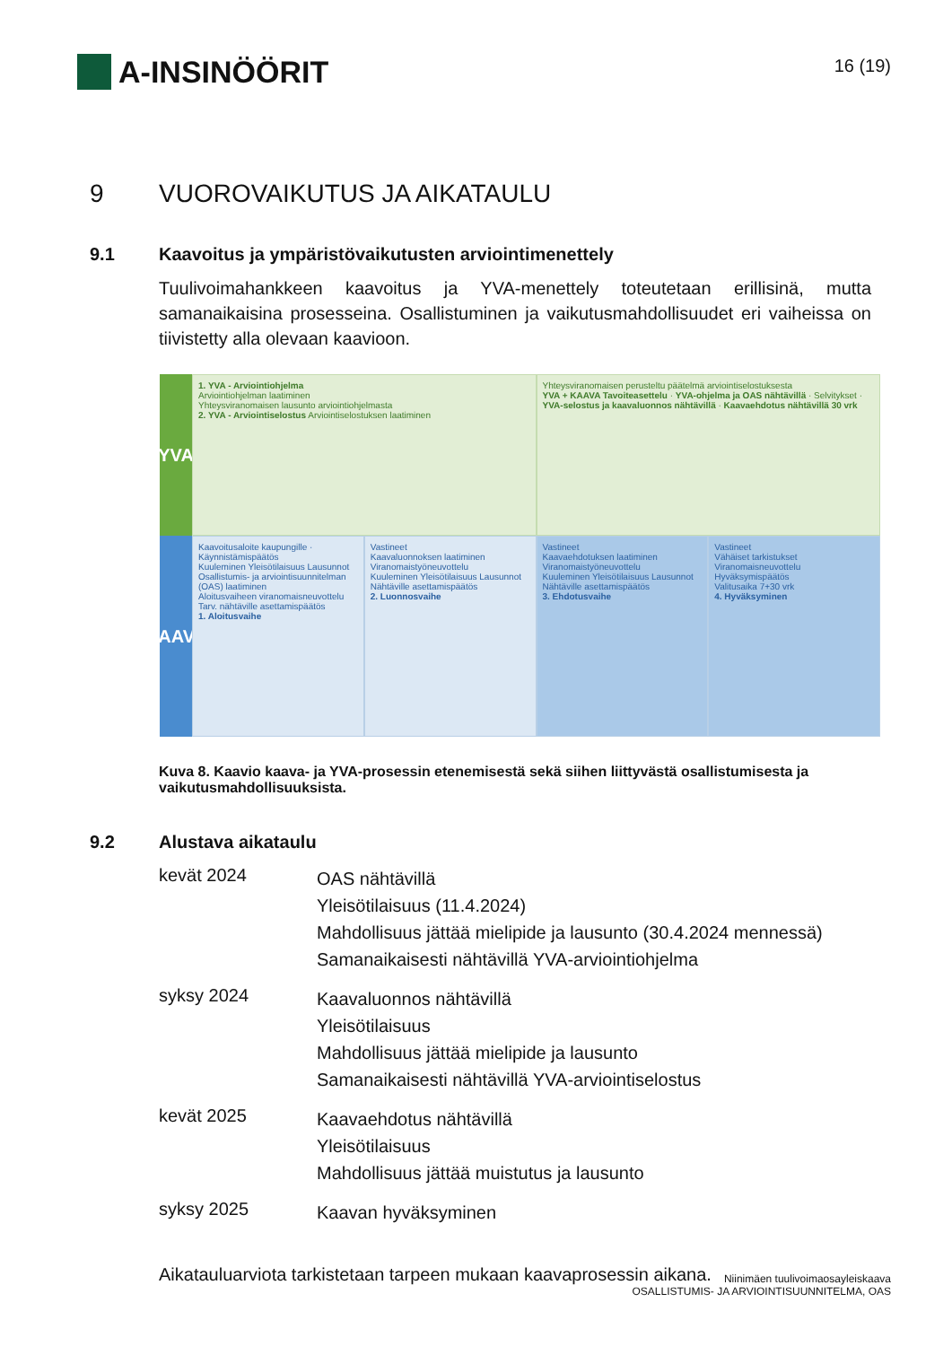A-INSINÖÖRIT
16 (19)
9 VUOROVAIKUTUS JA AIKATAULU
9.1 Kaavoitus ja ympäristövaikutusten arviointimenettely
Tuulivoimahankkeen kaavoitus ja YVA-menettely toteutetaan erillisinä, mutta samanaikaisina prosesseina. Osallistuminen ja vaikutusmahdollisuudet eri vaiheissa on tiivistetty alla olevaan kaavioon.
YVA
1. YVA - Arviointiohjelma
Arviointiohjelman laatiminen
Yhteysviranomaisen lausunto arviointiohjelmasta
2. YVA - Arviointiselostus Arviointiselostuksen laatiminen
Yhteysviranomaisen perusteltu päätelmä arviointiselostuksesta
YVA + KAAVA Tavoiteasettelu · YVA-ohjelma ja OAS nähtävillä · Selvitykset · YVA-selostus ja kaavaluonnos nähtävillä · Kaavaehdotus nähtävillä 30 vrk
KAAVA
Kaavoitusaloite kaupungille · Käynnistämispäätös
Kuuleminen Yleisötilaisuus Lausunnot
Osallistumis- ja arviointisuunnitelman (OAS) laatiminen
Aloitusvaiheen viranomaisneuvottelu
Tarv. nähtäville asettamispäätös
1. Aloitusvaihe
Vastineet
Kaavaluonnoksen laatiminen
Viranomaistyöneuvottelu
Kuuleminen Yleisötilaisuus Lausunnot
Nähtäville asettamispäätös
2. Luonnosvaihe
Vastineet
Kaavaehdotuksen laatiminen
Viranomaistyöneuvottelu
Kuuleminen Yleisötilaisuus Lausunnot
Nähtäville asettamispäätös
3. Ehdotusvaihe
Vastineet
Vähäiset tarkistukset
Viranomaisneuvottelu
Hyväksymispäätös
Valitusaika 7+30 vrk
4. Hyväksyminen
Kuva 8. Kaavio kaava- ja YVA-prosessin etenemisestä sekä siihen liittyvästä osallistumisesta ja vaikutusmahdollisuuksista.
9.2 Alustava aikataulu
kevät 2024
OAS nähtävillä
Yleisötilaisuus (11.4.2024)
Mahdollisuus jättää mielipide ja lausunto (30.4.2024 mennessä)
Samanaikaisesti nähtävillä YVA-arviointiohjelma
syksy 2024
Kaavaluonnos nähtävillä
Yleisötilaisuus
Mahdollisuus jättää mielipide ja lausunto
Samanaikaisesti nähtävillä YVA-arviointiselostus
kevät 2025
Kaavaehdotus nähtävillä
Yleisötilaisuus
Mahdollisuus jättää muistutus ja lausunto
syksy 2025
Kaavan hyväksyminen
Aikatauluarviota tarkistetaan tarpeen mukaan kaavaprosessin aikana.
Niinimäen tuulivoimaosayleiskaava
OSALLISTUMIS- JA ARVIOINTISUUNNITELMA, OAS